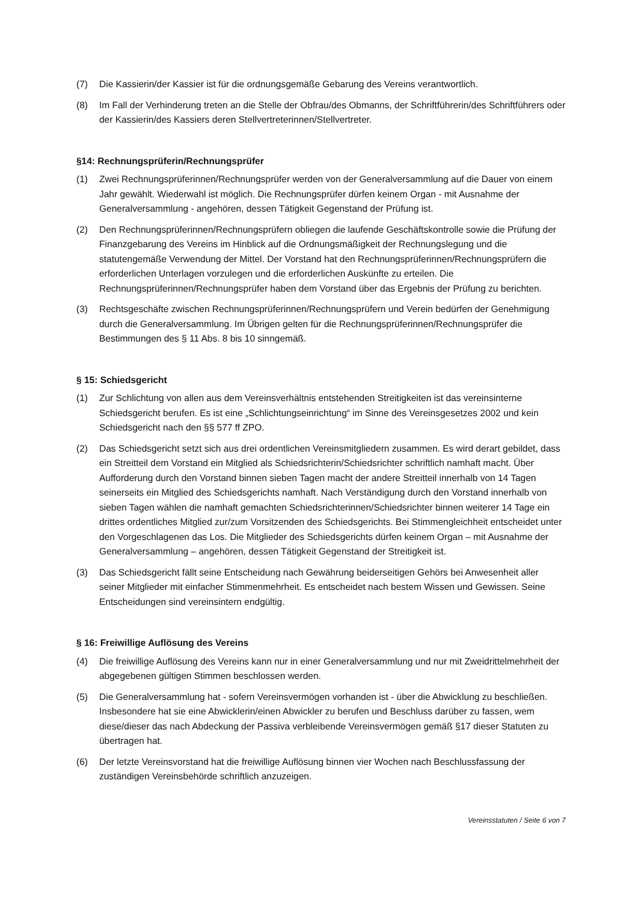(7) Die Kassierin/der Kassier ist für die ordnungsgemäße Gebarung des Vereins verantwortlich.
(8) Im Fall der Verhinderung treten an die Stelle der Obfrau/des Obmanns, der Schriftführerin/des Schriftführers oder der Kassierin/des Kassiers deren Stellvertreterinnen/Stellvertreter.
§14: Rechnungsprüferin/Rechnungsprüfer
(1) Zwei Rechnungsprüferinnen/Rechnungsprüfer werden von der Generalversammlung auf die Dauer von einem Jahr gewählt. Wiederwahl ist möglich. Die Rechnungsprüfer dürfen keinem Organ - mit Ausnahme der Generalversammlung - angehören, dessen Tätigkeit Gegenstand der Prüfung ist.
(2) Den Rechnungsprüferinnen/Rechnungsprüfern obliegen die laufende Geschäftskontrolle sowie die Prüfung der Finanzgebarung des Vereins im Hinblick auf die Ordnungsmäßigkeit der Rechnungslegung und die statutengemäße Verwendung der Mittel. Der Vorstand hat den Rechnungsprüferinnen/Rechnungsprüfern die erforderlichen Unterlagen vorzulegen und die erforderlichen Auskünfte zu erteilen. Die Rechnungsprüferinnen/Rechnungsprüfer haben dem Vorstand über das Ergebnis der Prüfung zu berichten.
(3) Rechtsgeschäfte zwischen Rechnungsprüferinnen/Rechnungsprüfern und Verein bedürfen der Genehmigung durch die Generalversammlung. Im Übrigen gelten für die Rechnungsprüferinnen/Rechnungsprüfer die Bestimmungen des § 11 Abs. 8 bis 10 sinngemäß.
§ 15: Schiedsgericht
(1) Zur Schlichtung von allen aus dem Vereinsverhältnis entstehenden Streitigkeiten ist das vereinsinterne Schiedsgericht berufen. Es ist eine „Schlichtungseinrichtung“ im Sinne des Vereinsgesetzes 2002 und kein Schiedsgericht nach den §§ 577 ff ZPO.
(2) Das Schiedsgericht setzt sich aus drei ordentlichen Vereinsmitgliedern zusammen. Es wird derart gebildet, dass ein Streitteil dem Vorstand ein Mitglied als Schiedsrichterin/Schiedsrichter schriftlich namhaft macht. Über Aufforderung durch den Vorstand binnen sieben Tagen macht der andere Streitteil innerhalb von 14 Tagen seinerseits ein Mitglied des Schiedsgerichts namhaft. Nach Verständigung durch den Vorstand innerhalb von sieben Tagen wählen die namhaft gemachten Schiedsrichterinnen/Schiedsrichter binnen weiterer 14 Tage ein drittes ordentliches Mitglied zur/zum Vorsitzenden des Schiedsgerichts. Bei Stimmengleichheit entscheidet unter den Vorgeschlagenen das Los. Die Mitglieder des Schiedsgerichts dürfen keinem Organ – mit Ausnahme der Generalversammlung – angehören, dessen Tätigkeit Gegenstand der Streitigkeit ist.
(3) Das Schiedsgericht fällt seine Entscheidung nach Gewährung beiderseitigen Gehörs bei Anwesenheit aller seiner Mitglieder mit einfacher Stimmenmehrheit. Es entscheidet nach bestem Wissen und Gewissen. Seine Entscheidungen sind vereinsintern endgültig.
§ 16: Freiwillige Auflösung des Vereins
(4) Die freiwillige Auflösung des Vereins kann nur in einer Generalversammlung und nur mit Zweidrittelmehrheit der abgegebenen gültigen Stimmen beschlossen werden.
(5) Die Generalversammlung hat - sofern Vereinsvermögen vorhanden ist - über die Abwicklung zu beschließen. Insbesondere hat sie eine Abwicklerin/einen Abwickler zu berufen und Beschluss darüber zu fassen, wem diese/dieser das nach Abdeckung der Passiva verbleibende Vereinsvermögen gemäß §17 dieser Statuten zu übertragen hat.
(6) Der letzte Vereinsvorstand hat die freiwillige Auflösung binnen vier Wochen nach Beschlussfassung der zuständigen Vereinsbehörde schriftlich anzuzeigen.
Vereinsstatuten / Seite 6 von 7